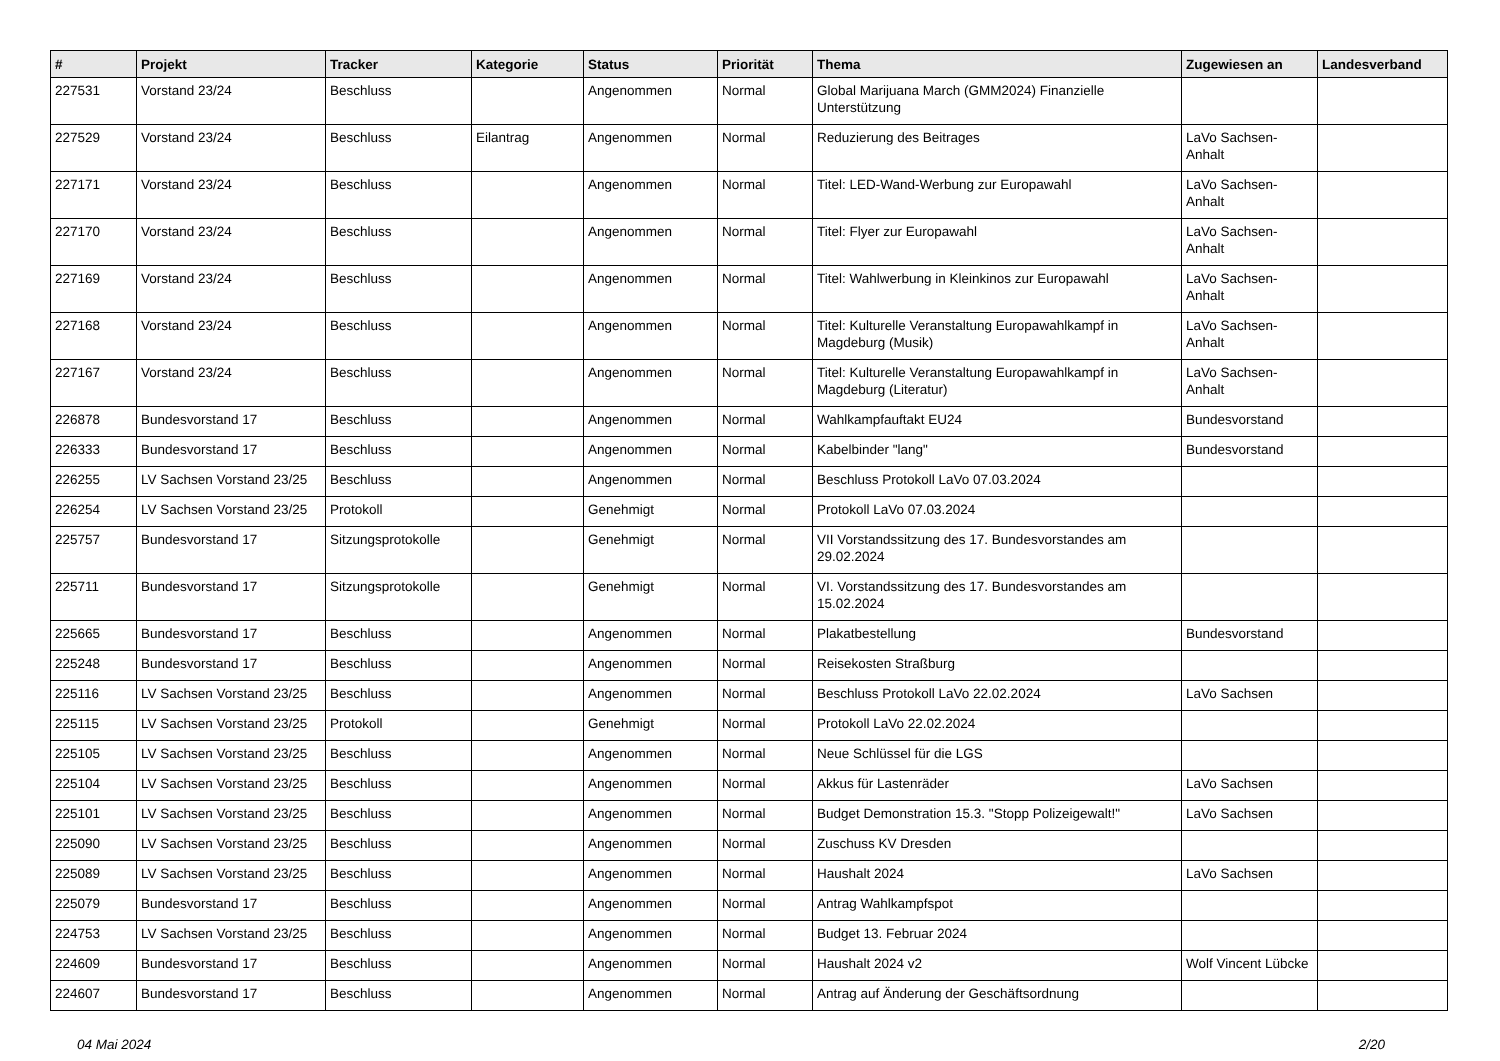| # | Projekt | Tracker | Kategorie | Status | Priorität | Thema | Zugewiesen an | Landesverband |
| --- | --- | --- | --- | --- | --- | --- | --- | --- |
| 227531 | Vorstand 23/24 | Beschluss | | Angenommen | Normal | Global Marijuana March (GMM2024) Finanzielle Unterstützung | | |
| 227529 | Vorstand 23/24 | Beschluss | Eilantrag | Angenommen | Normal | Reduzierung des Beitrages | LaVo Sachsen-Anhalt | |
| 227171 | Vorstand 23/24 | Beschluss | | Angenommen | Normal | Titel: LED-Wand-Werbung zur Europawahl | LaVo Sachsen-Anhalt | |
| 227170 | Vorstand 23/24 | Beschluss | | Angenommen | Normal | Titel: Flyer zur Europawahl | LaVo Sachsen-Anhalt | |
| 227169 | Vorstand 23/24 | Beschluss | | Angenommen | Normal | Titel: Wahlwerbung in Kleinkinos zur Europawahl | LaVo Sachsen-Anhalt | |
| 227168 | Vorstand 23/24 | Beschluss | | Angenommen | Normal | Titel: Kulturelle Veranstaltung Europawahlkampf in Magdeburg (Musik) | LaVo Sachsen-Anhalt | |
| 227167 | Vorstand 23/24 | Beschluss | | Angenommen | Normal | Titel: Kulturelle Veranstaltung Europawahlkampf in Magdeburg (Literatur) | LaVo Sachsen-Anhalt | |
| 226878 | Bundesvorstand 17 | Beschluss | | Angenommen | Normal | Wahlkampfauftakt EU24 | Bundesvorstand | |
| 226333 | Bundesvorstand 17 | Beschluss | | Angenommen | Normal | Kabelbinder "lang" | Bundesvorstand | |
| 226255 | LV Sachsen Vorstand 23/25 | Beschluss | | Angenommen | Normal | Beschluss Protokoll LaVo 07.03.2024 | | |
| 226254 | LV Sachsen Vorstand 23/25 | Protokoll | | Genehmigt | Normal | Protokoll LaVo 07.03.2024 | | |
| 225757 | Bundesvorstand 17 | Sitzungsprotokolle | | Genehmigt | Normal | VII Vorstandssitzung des 17. Bundesvorstandes am 29.02.2024 | | |
| 225711 | Bundesvorstand 17 | Sitzungsprotokolle | | Genehmigt | Normal | VI. Vorstandssitzung des 17. Bundesvorstandes am 15.02.2024 | | |
| 225665 | Bundesvorstand 17 | Beschluss | | Angenommen | Normal | Plakatbestellung | Bundesvorstand | |
| 225248 | Bundesvorstand 17 | Beschluss | | Angenommen | Normal | Reisekosten Straßburg | | |
| 225116 | LV Sachsen Vorstand 23/25 | Beschluss | | Angenommen | Normal | Beschluss Protokoll LaVo 22.02.2024 | LaVo Sachsen | |
| 225115 | LV Sachsen Vorstand 23/25 | Protokoll | | Genehmigt | Normal | Protokoll LaVo 22.02.2024 | | |
| 225105 | LV Sachsen Vorstand 23/25 | Beschluss | | Angenommen | Normal | Neue Schlüssel für die LGS | | |
| 225104 | LV Sachsen Vorstand 23/25 | Beschluss | | Angenommen | Normal | Akkus für Lastenräder | LaVo Sachsen | |
| 225101 | LV Sachsen Vorstand 23/25 | Beschluss | | Angenommen | Normal | Budget Demonstration 15.3. "Stopp Polizeigewalt!" | LaVo Sachsen | |
| 225090 | LV Sachsen Vorstand 23/25 | Beschluss | | Angenommen | Normal | Zuschuss KV Dresden | | |
| 225089 | LV Sachsen Vorstand 23/25 | Beschluss | | Angenommen | Normal | Haushalt 2024 | LaVo Sachsen | |
| 225079 | Bundesvorstand 17 | Beschluss | | Angenommen | Normal | Antrag Wahlkampfspot | | |
| 224753 | LV Sachsen Vorstand 23/25 | Beschluss | | Angenommen | Normal | Budget 13. Februar 2024 | | |
| 224609 | Bundesvorstand 17 | Beschluss | | Angenommen | Normal | Haushalt 2024 v2 | Wolf Vincent Lübcke | |
| 224607 | Bundesvorstand 17 | Beschluss | | Angenommen | Normal | Antrag auf Änderung der Geschäftsordnung | | |
04 Mai 2024 2/20